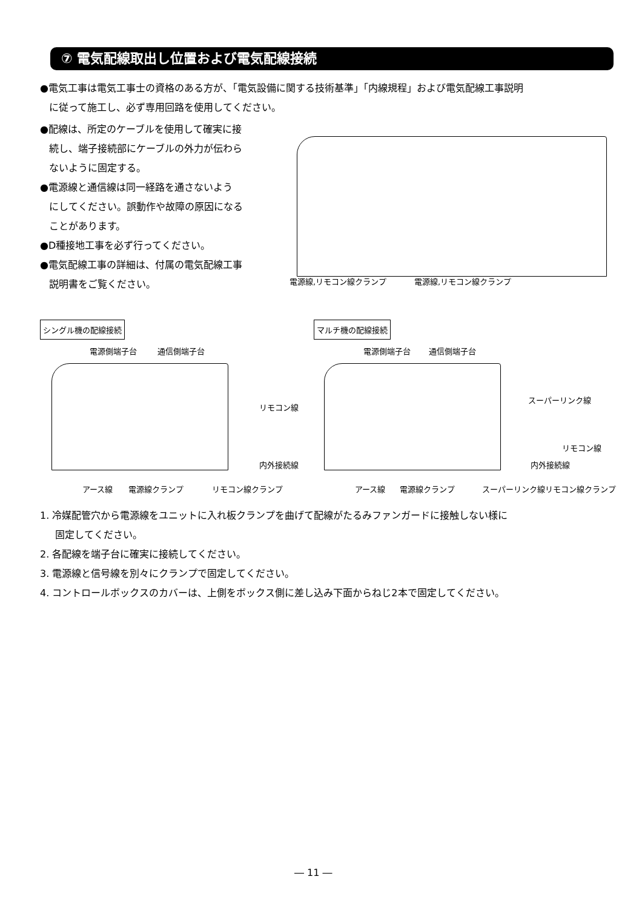⑦ 電気配線取出し位置および電気配線接続
●電気工事は電気工事士の資格のある方が、「電気設備に関する技術基準」「内線規程」および電気配線工事説明
に従って施工し、必ず専用回路を使用してください。
●配線は、所定のケーブルを使用して確実に接
続し、端子接続部にケーブルの外力が伝わら
ないように固定する。
●電源線と通信線は同一経路を通さないよう
にしてください。誤動作や故障の原因になる
ことがあります。
●D種接地工事を必ず行ってください。
●電気配線工事の詳細は、付属の電気配線工事
説明書をご覧ください。
電源線,リモコン線クランプ 電源線,リモコン線クランプ
シングル機の配線接続 マルチ機の配線接続
電源側端子台 通信側端子台 電源側端子台 通信側端子台
リモコン線
内外接続線
スーパーリンク線
リモコン線
内外接続線
アース線 電源線クランプ リモコン線クランプ アース線 電源線クランプ スーパーリンク線リモコン線クランプ
1. 冷媒配管穴から電源線をユニットに入れ板クランプを曲げて配線がたるみファンガードに接触しない様に
固定してください。
2. 各配線を端子台に確実に接続してください。
3. 電源線と信号線を別々にクランプで固定してください。
4. コントロールボックスのカバーは、上側をボックス側に差し込み下面からねじ2本で固定してください。
― 11 ―